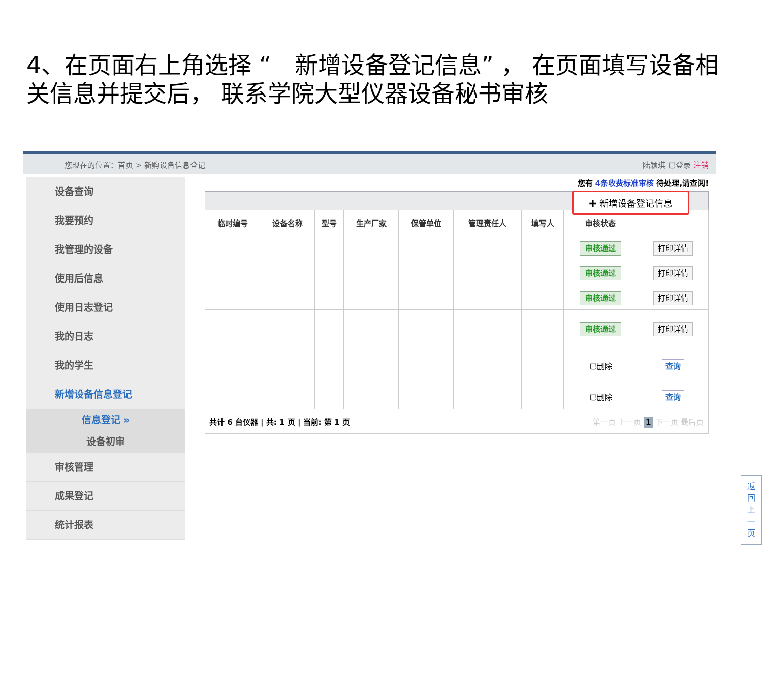4、在页面右上角选择 “　新增设备登记信息” ， 在页面填写设备相关信息并提交后， 联系学院大型仪器设备秘书审核
您现在的位置：首页 > 新购设备信息登记 陆颖琪 已登录 注销
设备查询
我要预约
我管理的设备
使用后信息
使用日志登记
我的日志
我的学生
新增设备信息登记
信息登记 »
设备初审
审核管理
成果登记
统计报表
您有 4条收费标准审核 待处理,请查阅!
✚ 新增设备登记信息
| 临时编号 | 设备名称 | 型号 | 生产厂家 | 保管单位 | 管理责任人 | 填写人 | 审核状态 | |
| --- | --- | --- | --- | --- | --- | --- | --- | --- |
| | | | | | | | 审核通过 | 打印详情 |
| | | | | | | | 审核通过 | 打印详情 |
| | | | | | | | 审核通过 | 打印详情 |
| | | | | | | | 审核通过 | 打印详情 |
| | | | | | | | 已删除 | 查询 |
| | | | | | | | 已删除 | 查询 |
| 共计 6 台仪器 / 共: 1 页 / 当前: 第 1 页 第一页 上一页 1 下一页 最后页 | | | | | | | | |
返
回
上
一
页